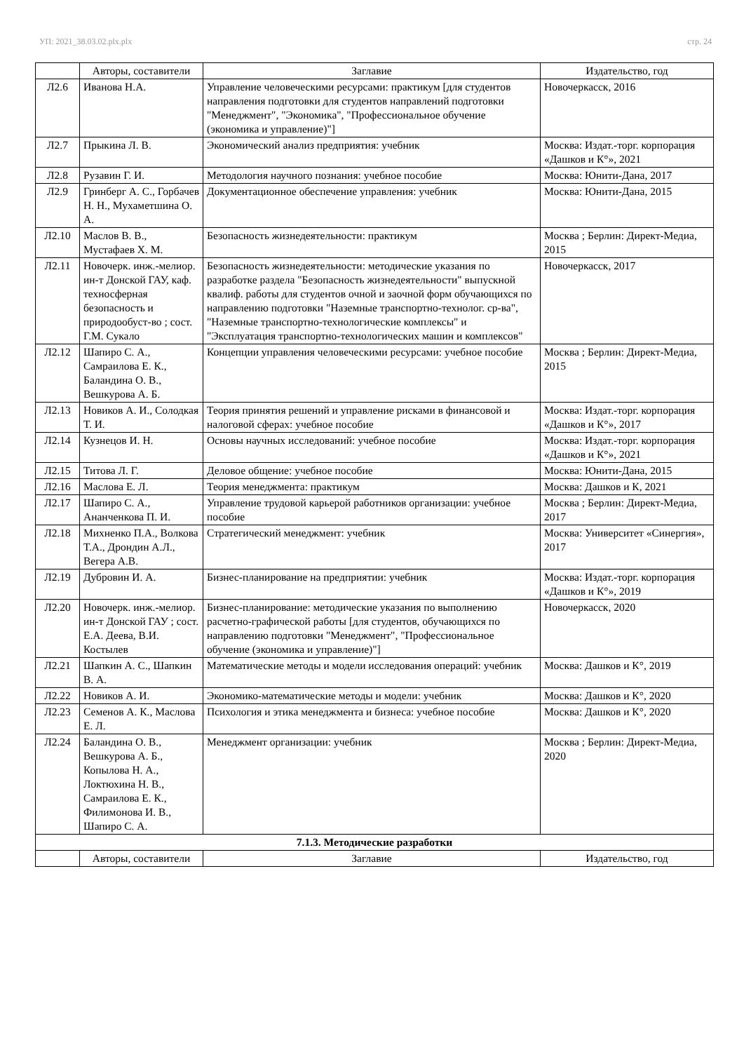УП: 2021_38.03.02.plx.plx стр. 24
| | Авторы, составители | Заглавие | Издательство, год |
| --- | --- | --- | --- |
| Л2.6 | Иванова Н.А. | Управление человеческими ресурсами: практикум [для студентов направления подготовки для студентов направлений подготовки "Менеджмент", "Экономика", "Профессиональное обучение (экономика и управление)"] | Новочеркасск, 2016 |
| Л2.7 | Прыкина Л. В. | Экономический анализ предприятия: учебник | Москва: Издат.-торг. корпорация «Дашков и К°», 2021 |
| Л2.8 | Рузавин Г. И. | Методология научного познания: учебное пособие | Москва: Юнити-Дана, 2017 |
| Л2.9 | Гринберг А. С., Горбачев Н. Н., Мухаметшина О. А. | Документационное обеспечение управления: учебник | Москва: Юнити-Дана, 2015 |
| Л2.10 | Маслов В. В., Мустафаев Х. М. | Безопасность жизнедеятельности: практикум | Москва ; Берлин: Директ-Медиа, 2015 |
| Л2.11 | Новочерк. инж.-мелиор. ин-т Донской ГАУ, каф. техносферная безопасность и природообуст-во ; сост. Г.М. Сукало | Безопасность жизнедеятельности: методические указания по разработке раздела "Безопасность жизнедеятельности" выпускной квалиф. работы для студентов очной и заочной форм обучающихся по направлению подготовки "Наземные транспортно-технолог. ср-ва", "Наземные транспортно-технологические комплексы" и "Эксплуатация транспортно-технологических машин и комплексов" | Новочеркасск, 2017 |
| Л2.12 | Шапиро С. А., Самраилова Е. К., Баландина О. В., Вешкурова А. Б. | Концепции управления человеческими ресурсами: учебное пособие | Москва ; Берлин: Директ-Медиа, 2015 |
| Л2.13 | Новиков А. И., Солодкая Т. И. | Теория принятия решений и управление рисками в финансовой и налоговой сферах: учебное пособие | Москва: Издат.-торг. корпорация «Дашков и К°», 2017 |
| Л2.14 | Кузнецов И. Н. | Основы научных исследований: учебное пособие | Москва: Издат.-торг. корпорация «Дашков и К°», 2021 |
| Л2.15 | Титова Л. Г. | Деловое общение: учебное пособие | Москва: Юнити-Дана, 2015 |
| Л2.16 | Маслова Е. Л. | Теория менеджмента: практикум | Москва: Дашков и К, 2021 |
| Л2.17 | Шапиро С. А., Ананченкова П. И. | Управление трудовой карьерой работников организации: учебное пособие | Москва ; Берлин: Директ-Медиа, 2017 |
| Л2.18 | Михненко П.А., Волкова Т.А., Дрондин А.Л., Вегера А.В. | Стратегический менеджмент: учебник | Москва: Университет «Синергия», 2017 |
| Л2.19 | Дубровин И. А. | Бизнес-планирование на предприятии: учебник | Москва: Издат.-торг. корпорация «Дашков и К°», 2019 |
| Л2.20 | Новочерк. инж.-мелиор. ин-т Донской ГАУ ; сост. Е.А. Деева, В.И. Костылев | Бизнес-планирование: методические указания по выполнению расчетно-графической работы [для студентов, обучающихся по направлению подготовки "Менеджмент", "Профессиональное обучение (экономика и управление)"] | Новочеркасск, 2020 |
| Л2.21 | Шапкин А. С., Шапкин В. А. | Математические методы и модели исследования операций: учебник | Москва: Дашков и К°, 2019 |
| Л2.22 | Новиков А. И. | Экономико-математические методы и модели: учебник | Москва: Дашков и К°, 2020 |
| Л2.23 | Семенов А. К., Маслова Е. Л. | Психология и этика менеджмента и бизнеса: учебное пособие | Москва: Дашков и К°, 2020 |
| Л2.24 | Баландина О. В., Вешкурова А. Б., Копылова Н. А., Локтюхина Н. В., Самраилова Е. К., Филимонова И. В., Шапиро С. А. | Менеджмент организации: учебник | Москва ; Берлин: Директ-Медиа, 2020 |
| 7.1.3. Методические разработки | | | |
| | Авторы, составители | Заглавие | Издательство, год |